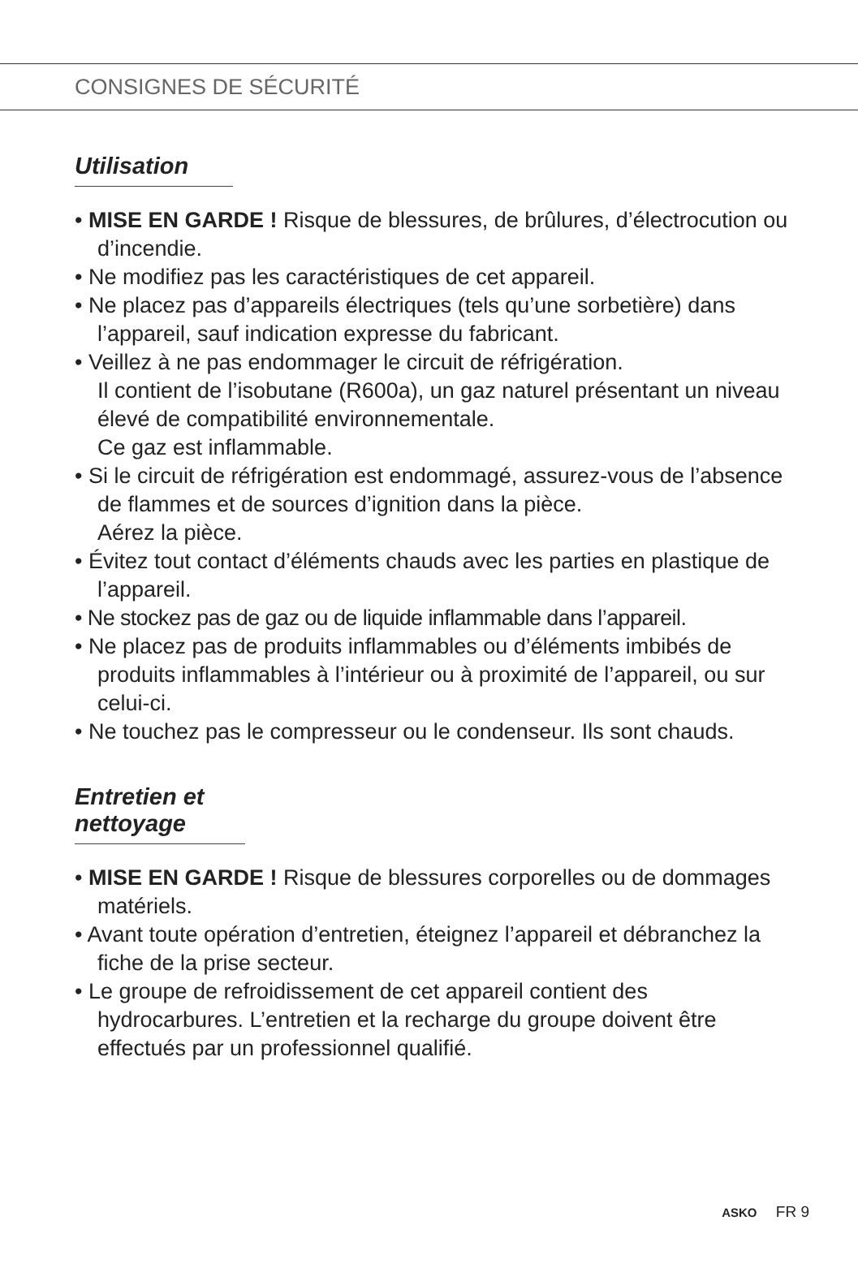CONSIGNES DE SÉCURITÉ
Utilisation
• MISE EN GARDE ! Risque de blessures, de brûlures, d’électrocution ou d’incendie.
• Ne modifiez pas les caractéristiques de cet appareil.
• Ne placez pas d’appareils électriques (tels qu’une sorbetière) dans l’appareil, sauf indication expresse du fabricant.
• Veillez à ne pas endommager le circuit de réfrigération.
Il contient de l’isobutane (R600a), un gaz naturel présentant un niveau élevé de compatibilité environnementale.
Ce gaz est inflammable.
• Si le circuit de réfrigération est endommagé, assurez-vous de l’absence de flammes et de sources d’ignition dans la pièce.
Aérez la pièce.
• Évitez tout contact d’éléments chauds avec les parties en plastique de l’appareil.
• Ne stockez pas de gaz ou de liquide inflammable dans l’appareil.
• Ne placez pas de produits inflammables ou d’éléments imbibés de produits inflammables à l’intérieur ou à proximité de l’appareil, ou sur celui-ci.
• Ne touchez pas le compresseur ou le condenseur. Ils sont chauds.
Entretien et nettoyage
• MISE EN GARDE ! Risque de blessures corporelles ou de dommages matériels.
• Avant toute opération d’entretien, éteignez l’appareil et débranchez la fiche de la prise secteur.
• Le groupe de refroidissement de cet appareil contient des hydrocarbures. L’entretien et la recharge du groupe doivent être effectués par un professionnel qualifié.
ASKO FR 9